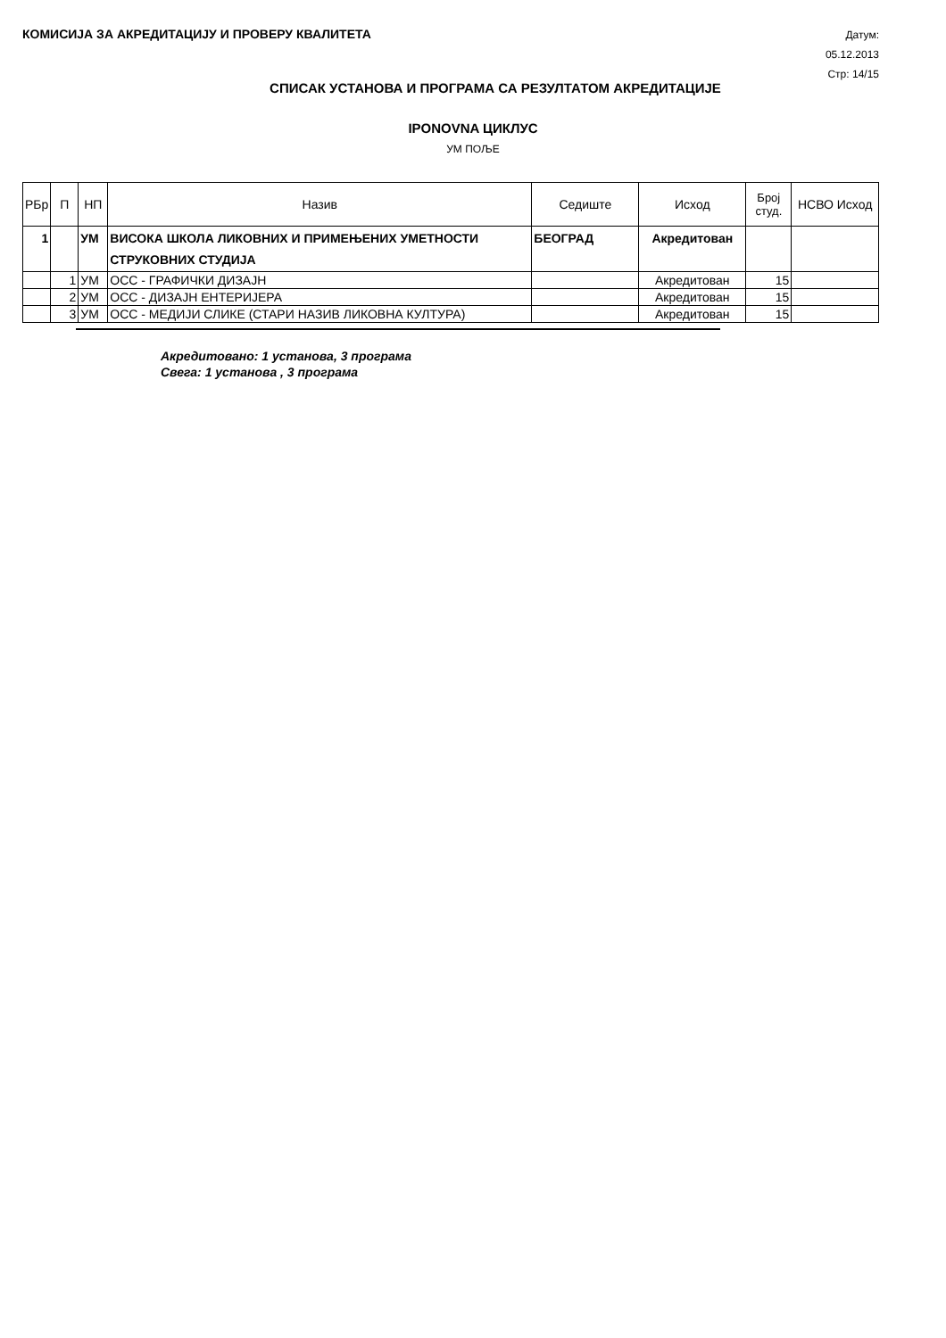КОМИСИЈА ЗА АКРЕДИТАЦИЈУ И ПРОВЕРУ КВАЛИТЕТА
Датум: 05.12.2013
Стр: 14/15
СПИСАК УСТАНОВА И ПРОГРАМА СА РЕЗУЛТАТОМ АКРЕДИТАЦИЈЕ
IPONOVNA ЦИКЛУС
УМ ПОЉЕ
| РБр | П | НП | Назив | Седиште | Исход | Број студ. | НСВО Исход |
| --- | --- | --- | --- | --- | --- | --- | --- |
| 1 | | УМ | ВИСОКА ШКОЛА ЛИКОВНИХ И ПРИМЕЊЕНИХ УМЕТНОСТИ СТРУКОВНИХ СТУДИЈА | БЕОГРАД | Акредитован | | |
| | 1 | УМ | ОСС - ГРАФИЧКИ ДИЗАЈН | | Акредитован | 15 | |
| | 2 | УМ | ОСС - ДИЗАЈН ЕНТЕРИЈЕРА | | Акредитован | 15 | |
| | 3 | УМ | ОСС - МЕДИЈИ СЛИКЕ (СТАРИ НАЗИВ ЛИКОВНА КУЛТУРА) | | Акредитован | 15 | |
Акредитовано: 1 установа, 3 програма
Свега: 1 установа , 3 програма